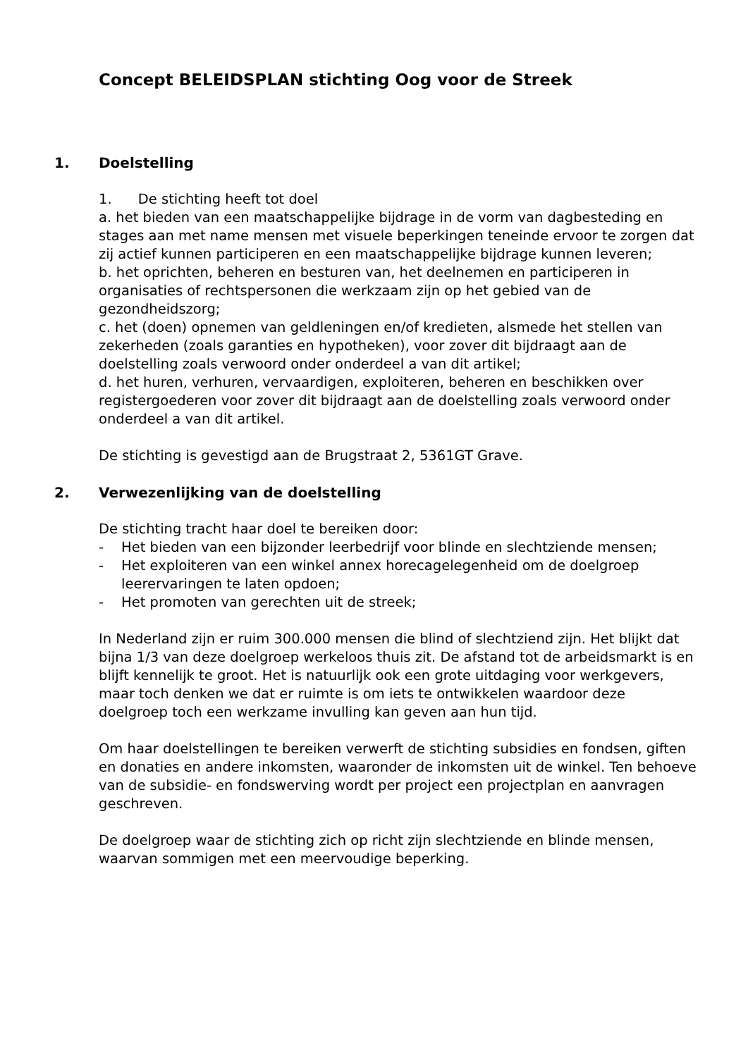Concept BELEIDSPLAN stichting Oog voor de Streek
1. Doelstelling
1. De stichting heeft tot doel
a. het bieden van een maatschappelijke bijdrage in de vorm van dagbesteding en stages aan met name mensen met visuele beperkingen teneinde ervoor te zorgen dat zij actief kunnen participeren en een maatschappelijke bijdrage kunnen leveren;
b. het oprichten, beheren en besturen van, het deelnemen en participeren in organisaties of rechtspersonen die werkzaam zijn op het gebied van de gezondheidszorg;
c. het (doen) opnemen van geldleningen en/of kredieten, alsmede het stellen van zekerheden (zoals garanties en hypotheken), voor zover dit bijdraagt aan de doelstelling zoals verwoord onder onderdeel a van dit artikel;
d. het huren, verhuren, vervaardigen, exploiteren, beheren en beschikken over registergoederen voor zover dit bijdraagt aan de doelstelling zoals verwoord onder onderdeel a van dit artikel.
De stichting is gevestigd aan de Brugstraat 2, 5361GT Grave.
2. Verwezenlijking van de doelstelling
De stichting tracht haar doel te bereiken door:
- Het bieden van een bijzonder leerbedrijf voor blinde en slechtziende mensen;
- Het exploiteren van een winkel annex horecagelegenheid om de doelgroep leerervaringen te laten opdoen;
- Het promoten van gerechten uit de streek;
In Nederland zijn er ruim 300.000 mensen die blind of slechtziend zijn. Het blijkt dat bijna 1/3 van deze doelgroep werkeloos thuis zit. De afstand tot de arbeidsmarkt is en blijft kennelijk te groot. Het is natuurlijk ook een grote uitdaging voor werkgevers, maar toch denken we dat er ruimte is om iets te ontwikkelen waardoor deze doelgroep toch een werkzame invulling kan geven aan hun tijd.
Om haar doelstellingen te bereiken verwerft de stichting subsidies en fondsen, giften en donaties en andere inkomsten, waaronder de inkomsten uit de winkel. Ten behoeve van de subsidie- en fondswerving wordt per project een projectplan en aanvragen geschreven.
De doelgroep waar de stichting zich op richt zijn slechtziende en blinde mensen, waarvan sommigen met een meervoudige beperking.